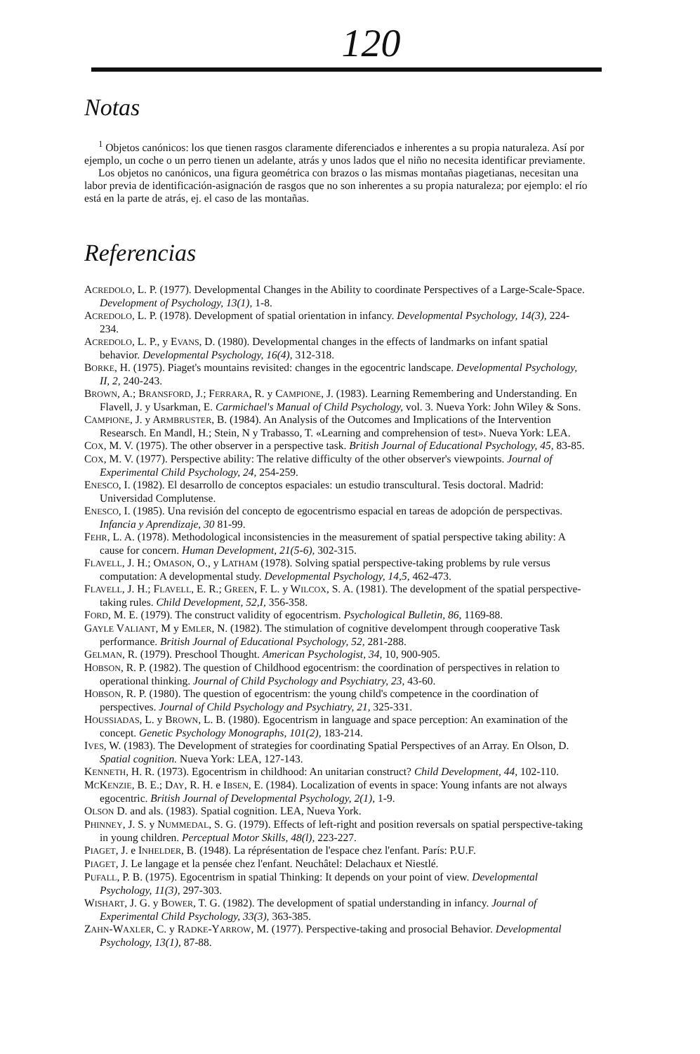120
Notas
<sup>1</sup> Objetos canónicos: los que tienen rasgos claramente diferenciados e inherentes a su propia naturaleza. Así por ejemplo, un coche o un perro tienen un adelante, atrás y unos lados que el niño no necesita identificar previamente.
Los objetos no canónicos, una figura geométrica con brazos o las mismas montañas piagetianas, necesitan una labor previa de identificación-asignación de rasgos que no son inherentes a su propia naturaleza; por ejemplo: el río está en la parte de atrás, ej. el caso de las montañas.
Referencias
ACREDOLO, L. P. (1977). Developmental Changes in the Ability to coordinate Perspectives of a Large-Scale-Space. Development of Psychology, 13(1), 1-8.
ACREDOLO, L. P. (1978). Development of spatial orientation in infancy. Developmental Psychology, 14(3), 224-234.
ACREDOLO, L. P., y EVANS, D. (1980). Developmental changes in the effects of landmarks on infant spatial behavior. Developmental Psychology, 16(4), 312-318.
BORKE, H. (1975). Piaget's mountains revisited: changes in the egocentric landscape. Developmental Psychology, II, 2, 240-243.
BROWN, A.; BRANSFORD, J.; FERRARA, R. y CAMPIONE, J. (1983). Learning Remembering and Understanding. En Flavell, J. y Usarkman, E. Carmichael's Manual of Child Psychology, vol. 3. Nueva York: John Wiley & Sons.
CAMPIONE, J. y ARMBRUSTER, B. (1984). An Analysis of the Outcomes and Implications of the Intervention Researsch. En Mandl, H.; Stein, N y Trabasso, T. «Learning and comprehension of test». Nueva York: LEA.
COX, M. V. (1975). The other observer in a perspective task. British Journal of Educational Psychology, 45, 83-85.
COX, M. V. (1977). Perspective ability: The relative difficulty of the other observer's viewpoints. Journal of Experimental Child Psychology, 24, 254-259.
ENESCO, I. (1982). El desarrollo de conceptos espaciales: un estudio transcultural. Tesis doctoral. Madrid: Universidad Complutense.
ENESCO, I. (1985). Una revisión del concepto de egocentrismo espacial en tareas de adopción de perspectivas. Infancia y Aprendizaje, 30 81-99.
FEHR, L. A. (1978). Methodological inconsistencies in the measurement of spatial perspective taking ability: A cause for concern. Human Development, 21(5-6), 302-315.
FLAVELL, J. H.; OMASON, O., y LATHAM (1978). Solving spatial perspective-taking problems by rule versus computation: A developmental study. Developmental Psychology, 14,5, 462-473.
FLAVELL, J. H.; FLAVELL, E. R.; GREEN, F. L. y WILCOX, S. A. (1981). The development of the spatial perspective-taking rules. Child Development, 52,I, 356-358.
FORD, M. E. (1979). The construct validity of egocentrism. Psychological Bulletin, 86, 1169-88.
GAYLE VALIANT, M y EMLER, N. (1982). The stimulation of cognitive develompent through cooperative Task performance. British Journal of Educational Psychology, 52, 281-288.
GELMAN, R. (1979). Preschool Thought. American Psychologist, 34, 10, 900-905.
HOBSON, R. P. (1982). The question of Childhood egocentrism: the coordination of perspectives in relation to operational thinking. Journal of Child Psychology and Psychiatry, 23, 43-60.
HOBSON, R. P. (1980). The question of egocentrism: the young child's competence in the coordination of perspectives. Journal of Child Psychology and Psychiatry, 21, 325-331.
HOUSSIADAS, L. y BROWN, L. B. (1980). Egocentrism in language and space perception: An examination of the concept. Genetic Psychology Monographs, 101(2), 183-214.
IVES, W. (1983). The Development of strategies for coordinating Spatial Perspectives of an Array. En Olson, D. Spatial cognition. Nueva York: LEA, 127-143.
KENNETH, H. R. (1973). Egocentrism in childhood: An unitarian construct? Child Development, 44, 102-110.
MCKENZIE, B. E.; DAY, R. H. e IBSEN, E. (1984). Localization of events in space: Young infants are not always egocentric. British Journal of Developmental Psychology, 2(1), 1-9.
OLSON D. and als. (1983). Spatial cognition. LEA, Nueva York.
PHINNEY, J. S. y NUMMEDAL, S. G. (1979). Effects of left-right and position reversals on spatial perspective-taking in young children. Perceptual Motor Skills, 48(l), 223-227.
PIAGET, J. e INHELDER, B. (1948). La réprésentation de l'espace chez l'enfant. París: P.U.F.
PIAGET, J. Le langage et la pensée chez l'enfant. Neuchâtel: Delachaux et Niestlé.
PUFALL, P. B. (1975). Egocentrism in spatial Thinking: It depends on your point of view. Developmental Psychology, 11(3), 297-303.
WISHART, J. G. y BOWER, T. G. (1982). The development of spatial understanding in infancy. Journal of Experimental Child Psychology, 33(3), 363-385.
ZAHN-WAXLER, C. y RADKE-YARROW, M. (1977). Perspective-taking and prosocial Behavior. Developmental Psychology, 13(1), 87-88.